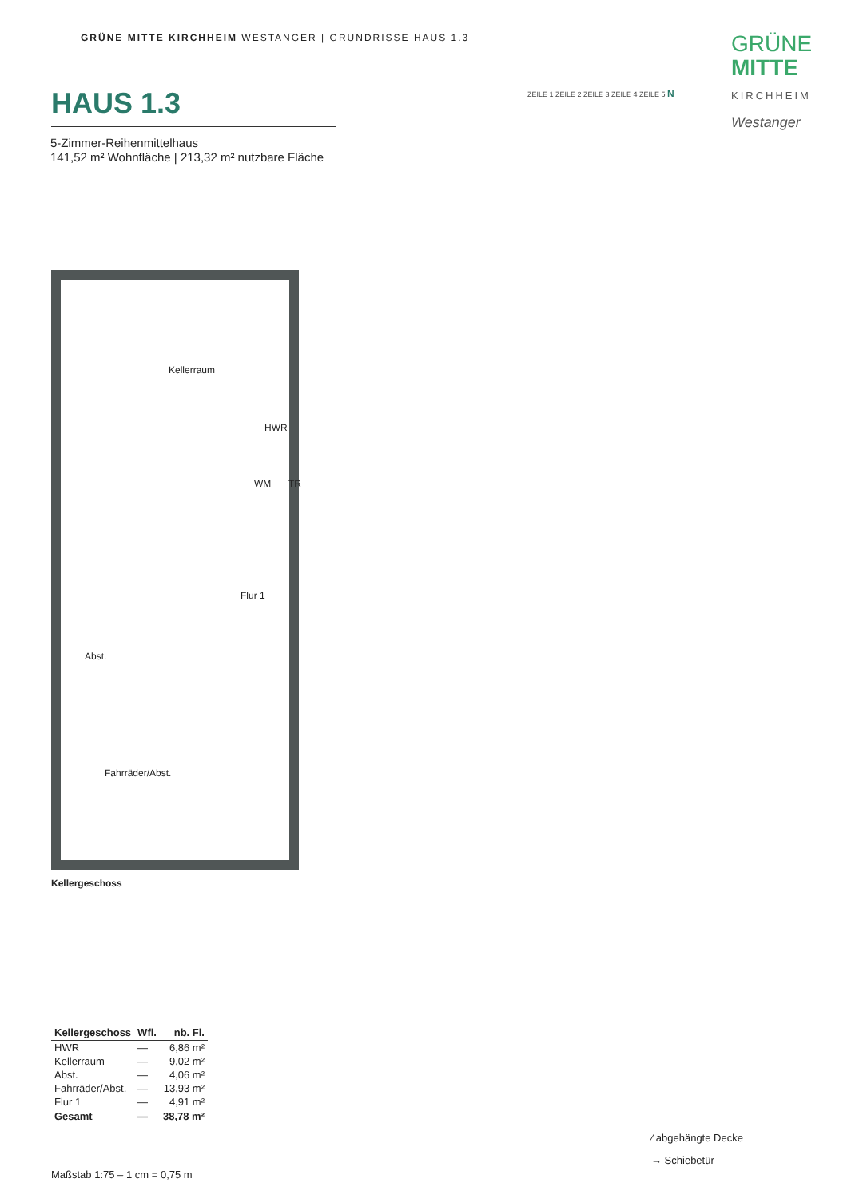GRÜNE MITTE KIRCHHEIM WESTANGER | GRUNDRISSE HAUS 1.3
GRÜNE
MITTE
KIRCHHEIM
Westanger
ZEILE 1 ZEILE 2 ZEILE 3 ZEILE 4 ZEILE 5 N
HAUS 1.3
5-Zimmer-Reihenmittelhaus
141,52 m² Wohnfläche | 213,32 m² nutzbare Fläche
Kellerraum
HWR
WM TR
Flur 1
Abst.
Fahrräder/Abst.
Kellergeschoss
| Kellergeschoss | Wfl. | nb. Fl. |
| --- | --- | --- |
| HWR | — | 6,86 m² |
| Kellerraum | — | 9,02 m² |
| Abst. | — | 4,06 m² |
| Fahrräder/Abst. | — | 13,93 m² |
| Flur 1 | — | 4,91 m² |
| Gesamt | — | 38,78 m² |
Maßstab 1:75 – 1 cm = 0,75 m
⁄ abgehängte Decke
→ Schiebetür